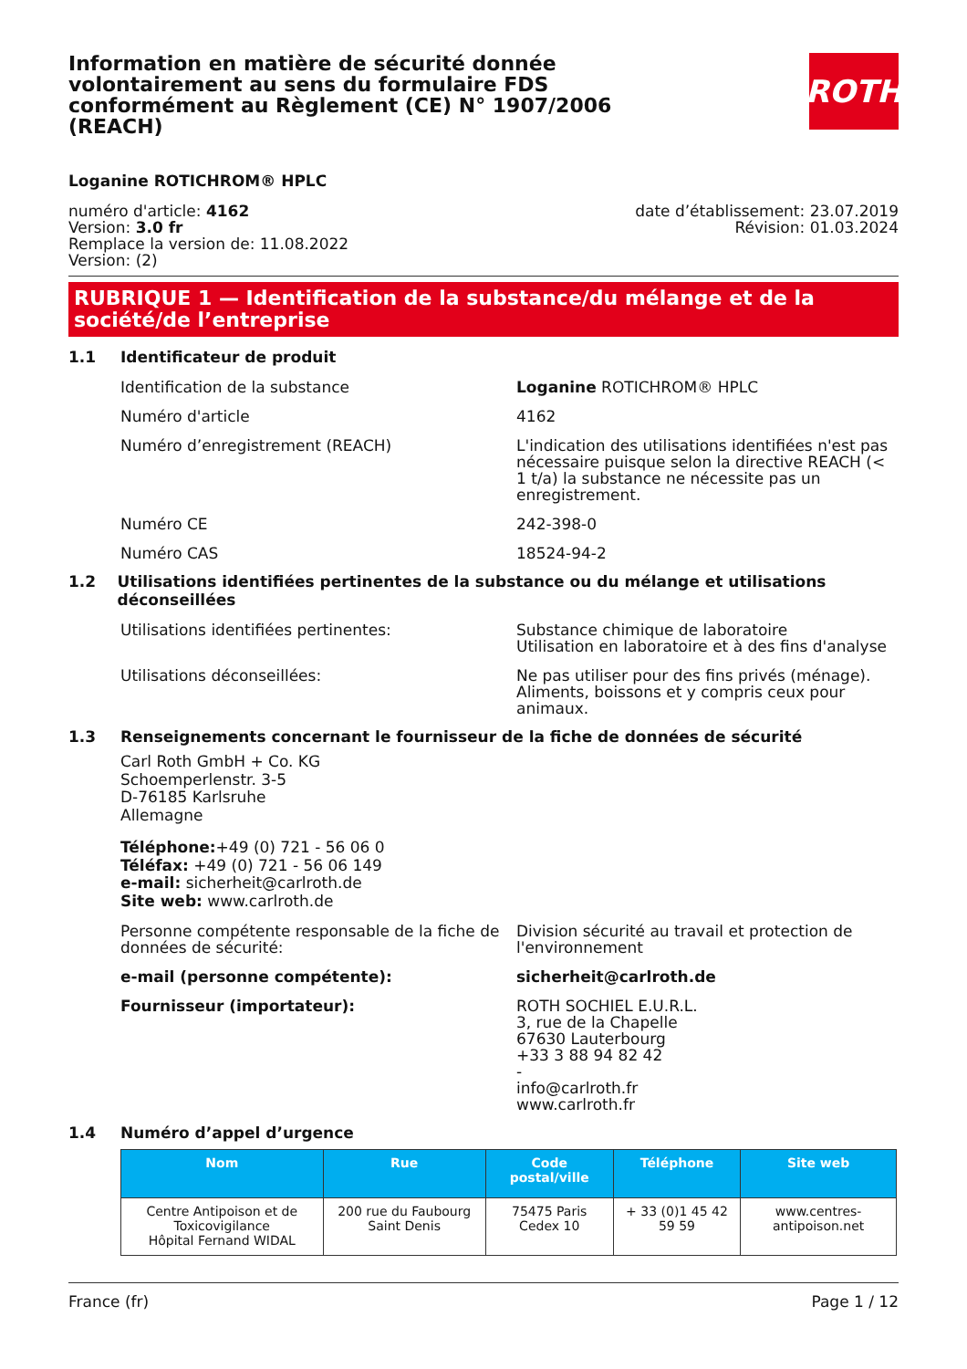Information en matière de sécurité donnée volontairement au sens du formulaire FDS conformément au Règlement (CE) N° 1907/2006 (REACH)
ROTH
Loganine ROTICHROM® HPLC
numéro d'article: 4162
Version: 3.0 fr
Remplace la version de: 11.08.2022
Version: (2)
date d’établissement: 23.07.2019
Révision: 01.03.2024
RUBRIQUE 1 — Identification de la substance/du mélange et de la société/de l’entreprise
1.1 Identificateur de produit
Identification de la substance Loganine ROTICHROM® HPLC
Numéro d'article 4162
Numéro d’enregistrement (REACH) L'indication des utilisations identifiées n'est pas nécessaire puisque selon la directive REACH (< 1 t/a) la substance ne nécessite pas un enregistrement.
Numéro CE 242-398-0
Numéro CAS 18524-94-2
1.2 Utilisations identifiées pertinentes de la substance ou du mélange et utilisations déconseillées
Utilisations identifiées pertinentes: Substance chimique de laboratoire
Utilisation en laboratoire et à des fins d'analyse
Utilisations déconseillées: Ne pas utiliser pour des fins privés (ménage). Aliments, boissons et y compris ceux pour animaux.
1.3 Renseignements concernant le fournisseur de la fiche de données de sécurité
Carl Roth GmbH + Co. KG
Schoemperlenstr. 3-5
D-76185 Karlsruhe
Allemagne
Téléphone:+49 (0) 721 - 56 06 0
Téléfax: +49 (0) 721 - 56 06 149
e-mail: sicherheit@carlroth.de
Site web: www.carlroth.de
Personne compétente responsable de la fiche de données de sécurité:
Division sécurité au travail et protection de l'environnement
e-mail (personne compétente): sicherheit@carlroth.de
Fournisseur (importateur): ROTH SOCHIEL E.U.R.L.
3, rue de la Chapelle
67630 Lauterbourg
+33 3 88 94 82 42
-
info@carlroth.fr
www.carlroth.fr
1.4 Numéro d’appel d’urgence
| Nom | Rue | Code postal/ville | Téléphone | Site web |
| --- | --- | --- | --- | --- |
| Centre Antipoison et de Toxicovigilance Hôpital Fernand WIDAL | 200 rue du Faubourg Saint Denis | 75475 Paris Cedex 10 | + 33 (0)1 45 42 59 59 | www.centres-antipoison.net |
France (fr) Page 1 / 12